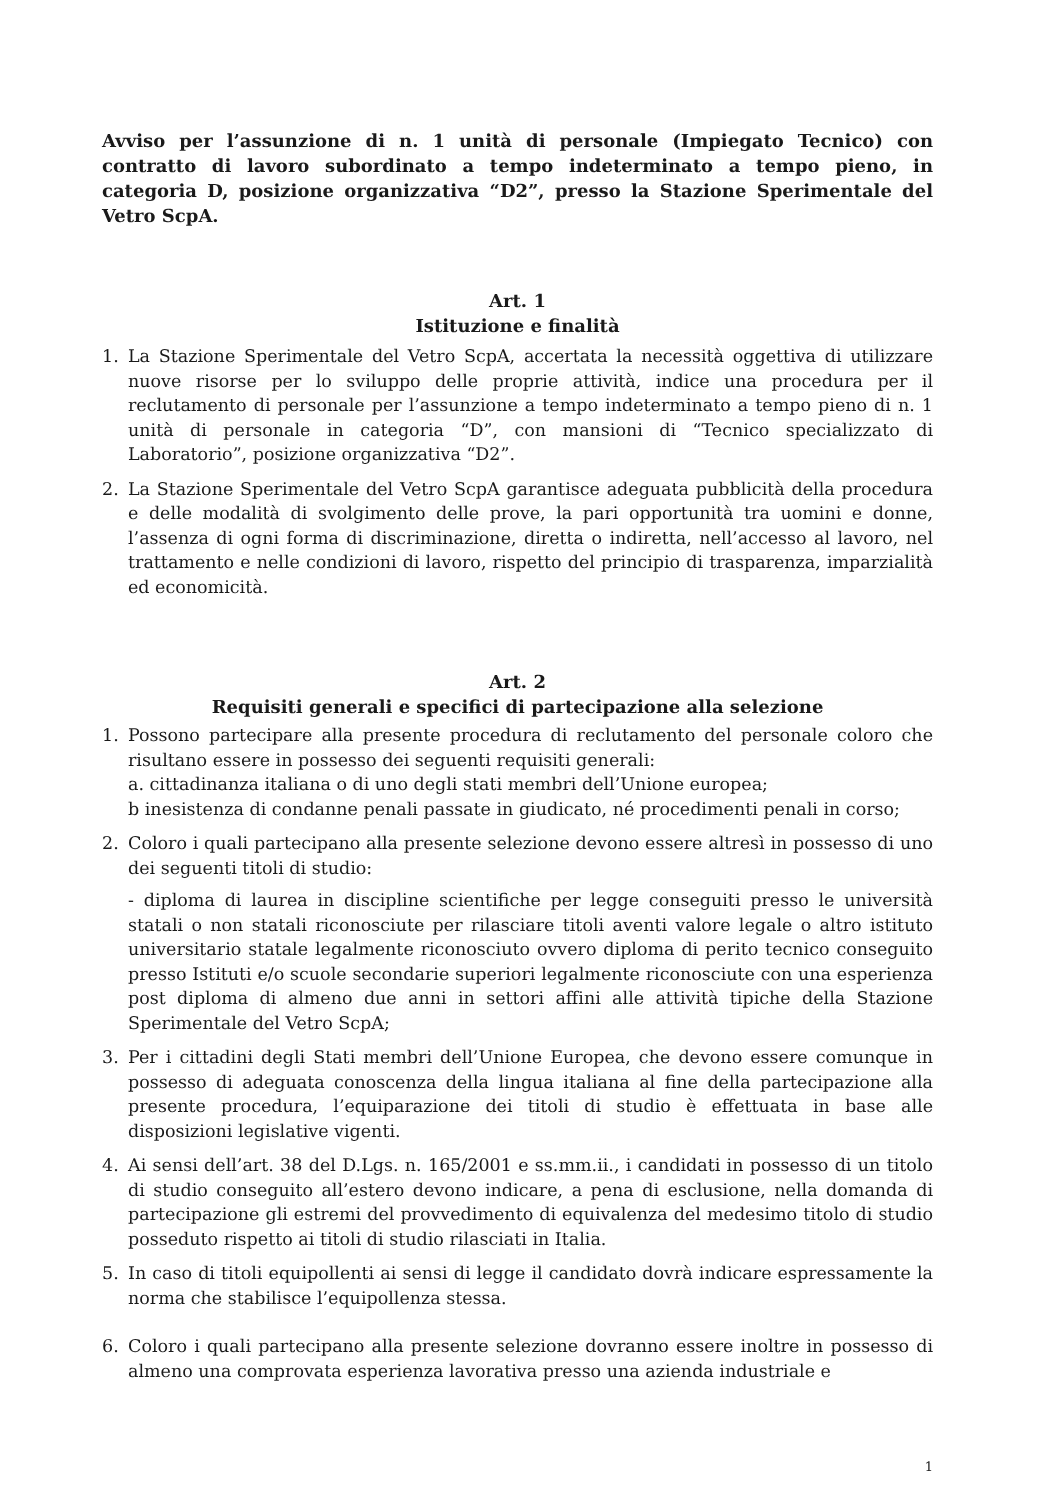Avviso per l’assunzione di n. 1 unità di personale (Impiegato Tecnico) con contratto di lavoro subordinato a tempo indeterminato a tempo pieno, in categoria D, posizione organizzativa “D2”, presso la Stazione Sperimentale del Vetro ScpA.
Art. 1
Istituzione e finalità
1. La Stazione Sperimentale del Vetro ScpA, accertata la necessità oggettiva di utilizzare nuove risorse per lo sviluppo delle proprie attività, indice una procedura per il reclutamento di personale per l’assunzione a tempo indeterminato a tempo pieno di n. 1 unità di personale in categoria “D”, con mansioni di “Tecnico specializzato di Laboratorio”, posizione organizzativa “D2”.
2. La Stazione Sperimentale del Vetro ScpA garantisce adeguata pubblicità della procedura e delle modalità di svolgimento delle prove, la pari opportunità tra uomini e donne, l’assenza di ogni forma di discriminazione, diretta o indiretta, nell’accesso al lavoro, nel trattamento e nelle condizioni di lavoro, rispetto del principio di trasparenza, imparzialità ed economicità.
Art. 2
Requisiti generali e specifici di partecipazione alla selezione
1. Possono partecipare alla presente procedura di reclutamento del personale coloro che risultano essere in possesso dei seguenti requisiti generali:
a. cittadinanza italiana o di uno degli stati membri dell’Unione europea;
b inesistenza di condanne penali passate in giudicato, né procedimenti penali in corso;
2. Coloro i quali partecipano alla presente selezione devono essere altresì in possesso di uno dei seguenti titoli di studio:
- diploma di laurea in discipline scientifiche per legge conseguiti presso le università statali o non statali riconosciute per rilasciare titoli aventi valore legale o altro istituto universitario statale legalmente riconosciuto ovvero diploma di perito tecnico conseguito presso Istituti e/o scuole secondarie superiori legalmente riconosciute con una esperienza post diploma di almeno due anni in settori affini alle attività tipiche della Stazione Sperimentale del Vetro ScpA;
3. Per i cittadini degli Stati membri dell’Unione Europea, che devono essere comunque in possesso di adeguata conoscenza della lingua italiana al fine della partecipazione alla presente procedura, l’equiparazione dei titoli di studio è effettuata in base alle disposizioni legislative vigenti.
4. Ai sensi dell’art. 38 del D.Lgs. n. 165/2001 e ss.mm.ii., i candidati in possesso di un titolo di studio conseguito all’estero devono indicare, a pena di esclusione, nella domanda di partecipazione gli estremi del provvedimento di equivalenza del medesimo titolo di studio posseduto rispetto ai titoli di studio rilasciati in Italia.
5. In caso di titoli equipollenti ai sensi di legge il candidato dovrà indicare espressamente la norma che stabilisce l’equipollenza stessa.
6. Coloro i quali partecipano alla presente selezione dovranno essere inoltre in possesso di almeno una comprovata esperienza lavorativa presso una azienda industriale e
1